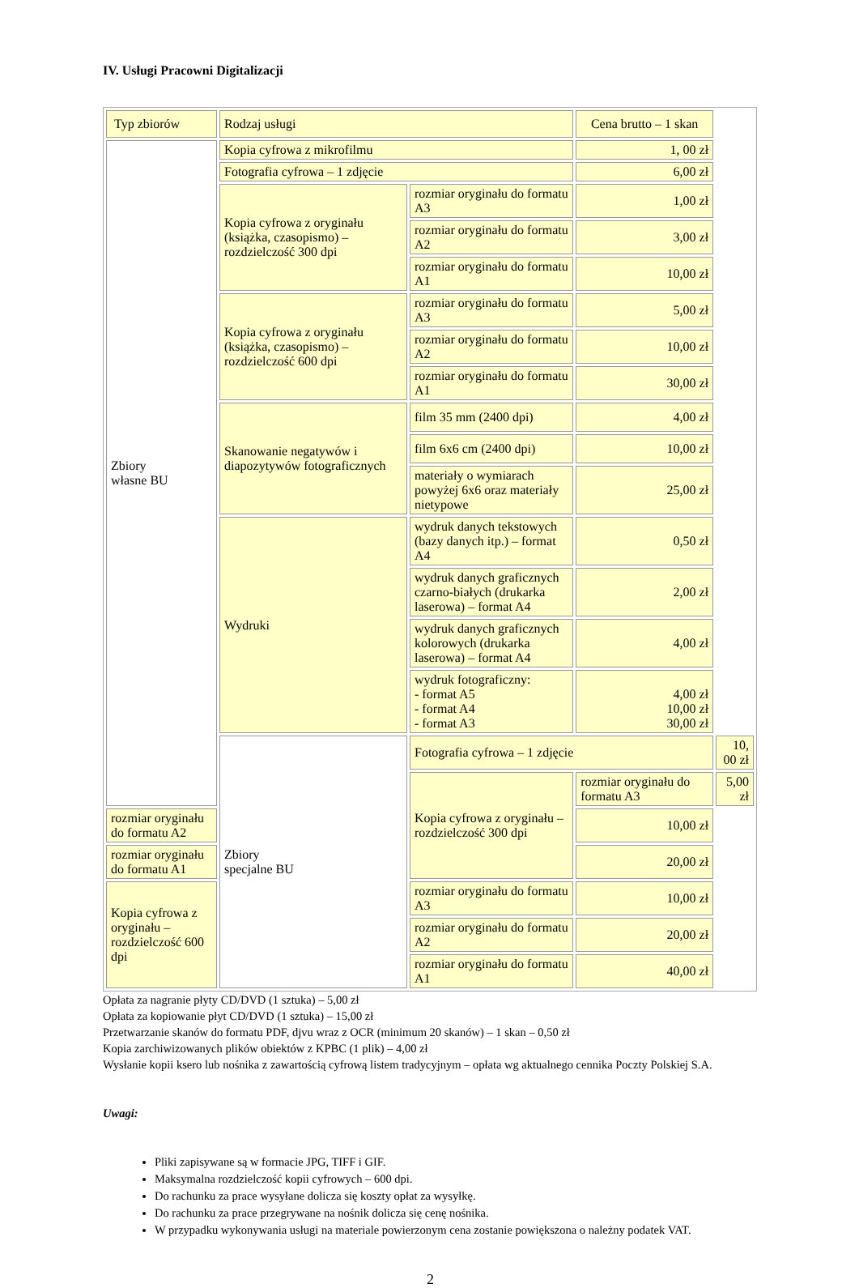IV. Usługi Pracowni Digitalizacji
| Typ zbiorów | Rodzaj usługi | | Cena brutto – 1 skan | |
| Zbiory własne BU | Kopia cyfrowa z mikrofilmu | | 1, 00 zł | |
| | Fotografia cyfrowa – 1 zdjęcie | | 6,00 zł | |
| | Kopia cyfrowa z oryginału (książka, czasopismo) – rozdzielczość 300 dpi | rozmiar oryginału do formatu A3 | 1,00 zł | |
| | | rozmiar oryginału do formatu A2 | 3,00 zł | |
| | | rozmiar oryginału do formatu A1 | 10,00 zł | |
| | Kopia cyfrowa z oryginału (książka, czasopismo) – rozdzielczość 600 dpi | rozmiar oryginału do formatu A3 | 5,00 zł | |
| | | rozmiar oryginału do formatu A2 | 10,00 zł | |
| | | rozmiar oryginału do formatu A1 | 30,00 zł | |
| | Skanowanie negatywów i diapozytywów fotograficznych | film 35 mm (2400 dpi) | 4,00 zł | |
| | | film 6x6 cm (2400 dpi) | 10,00 zł | |
| | | materiały o wymiarach powyżej 6x6 oraz materiały nietypowe | 25,00 zł | |
| | Wydruki | wydruk danych tekstowych (bazy danych itp.) – format A4 | 0,50 zł | |
| | | wydruk danych graficznych czarno-białych (drukarka laserowa) – format A4 | 2,00 zł | |
| | | wydruk danych graficznych kolorowych (drukarka laserowa) – format A4 | 4,00 zł | |
| | | wydruk fotograficzny: - format A5 - format A4 - format A3 | 4,00 zł 10,00 zł 30,00 zł | |
| | Zbiory specjalne BU | Fotografia cyfrowa – 1 zdjęcie | | 10, 00 zł |
| | | Kopia cyfrowa z oryginału – rozdzielczość 300 dpi | rozmiar oryginału do formatu A3 | 5,00 zł |
| rozmiar oryginału do formatu A2 | | | 10,00 zł | |
| rozmiar oryginału do formatu A1 | | | 20,00 zł | |
| Kopia cyfrowa z oryginału – rozdzielczość 600 dpi | | rozmiar oryginału do formatu A3 | 10,00 zł | |
| | | rozmiar oryginału do formatu A2 | 20,00 zł | |
| | | rozmiar oryginału do formatu A1 | 40,00 zł | |
Opłata za nagranie płyty CD/DVD (1 sztuka) – 5,00 zł
Opłata za kopiowanie płyt CD/DVD (1 sztuka) – 15,00 zł
Przetwarzanie skanów do formatu PDF, djvu wraz z OCR (minimum 20 skanów) – 1 skan – 0,50 zł
Kopia zarchiwizowanych plików obiektów z KPBC (1 plik) – 4,00 zł
Wysłanie kopii ksero lub nośnika z zawartością cyfrową listem tradycyjnym – opłata wg aktualnego cennika Poczty Polskiej S.A.
Uwagi:
Pliki zapisywane są w formacie JPG, TIFF i GIF.
Maksymalna rozdzielczość kopii cyfrowych – 600 dpi.
Do rachunku za prace wysyłane dolicza się koszty opłat za wysyłkę.
Do rachunku za prace przegrywane na nośnik dolicza się cenę nośnika.
W przypadku wykonywania usługi na materiale powierzonym cena zostanie powiększona o należny podatek VAT.
2